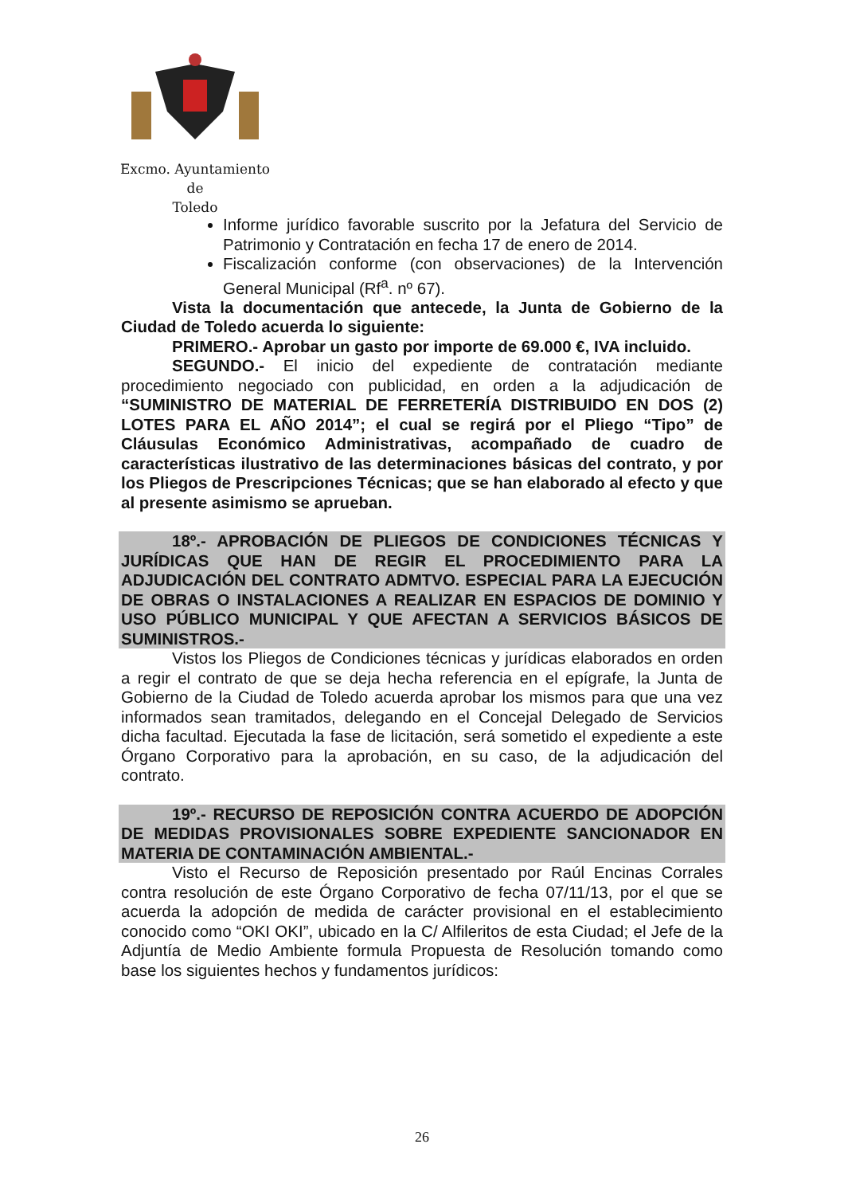Excmo. Ayuntamiento
de
Toledo
Informe jurídico favorable suscrito por la Jefatura del Servicio de Patrimonio y Contratación en fecha 17 de enero de 2014.
Fiscalización conforme (con observaciones) de la Intervención General Municipal (Rf<sup>a</sup>. nº 67).
Vista la documentación que antecede, la Junta de Gobierno de la Ciudad de Toledo acuerda lo siguiente:
PRIMERO.- Aprobar un gasto por importe de 69.000 €, IVA incluido.
SEGUNDO.- El inicio del expediente de contratación mediante procedimiento negociado con publicidad, en orden a la adjudicación de “SUMINISTRO DE MATERIAL DE FERRETERÍA DISTRIBUIDO EN DOS (2) LOTES PARA EL AÑO 2014”; el cual se regirá por el Pliego “Tipo” de Cláusulas Económico Administrativas, acompañado de cuadro de características ilustrativo de las determinaciones básicas del contrato, y por los Pliegos de Prescripciones Técnicas; que se han elaborado al efecto y que al presente asimismo se aprueban.
18º.- APROBACIÓN DE PLIEGOS DE CONDICIONES TÉCNICAS Y JURÍDICAS QUE HAN DE REGIR EL PROCEDIMIENTO PARA LA ADJUDICACIÓN DEL CONTRATO ADMTVO. ESPECIAL PARA LA EJECUCIÓN DE OBRAS O INSTALACIONES A REALIZAR EN ESPACIOS DE DOMINIO Y USO PÚBLICO MUNICIPAL Y QUE AFECTAN A SERVICIOS BÁSICOS DE SUMINISTROS.-
Vistos los Pliegos de Condiciones técnicas y jurídicas elaborados en orden a regir el contrato de que se deja hecha referencia en el epígrafe, la Junta de Gobierno de la Ciudad de Toledo acuerda aprobar los mismos para que una vez informados sean tramitados, delegando en el Concejal Delegado de Servicios dicha facultad. Ejecutada la fase de licitación, será sometido el expediente a este Órgano Corporativo para la aprobación, en su caso, de la adjudicación del contrato.
19º.- RECURSO DE REPOSICIÓN CONTRA ACUERDO DE ADOPCIÓN DE MEDIDAS PROVISIONALES SOBRE EXPEDIENTE SANCIONADOR EN MATERIA DE CONTAMINACIÓN AMBIENTAL.-
Visto el Recurso de Reposición presentado por Raúl Encinas Corrales contra resolución de este Órgano Corporativo de fecha 07/11/13, por el que se acuerda la adopción de medida de carácter provisional en el establecimiento conocido como “OKI OKI”, ubicado en la C/ Alfileritos de esta Ciudad; el Jefe de la Adjuntía de Medio Ambiente formula Propuesta de Resolución tomando como base los siguientes hechos y fundamentos jurídicos:
26